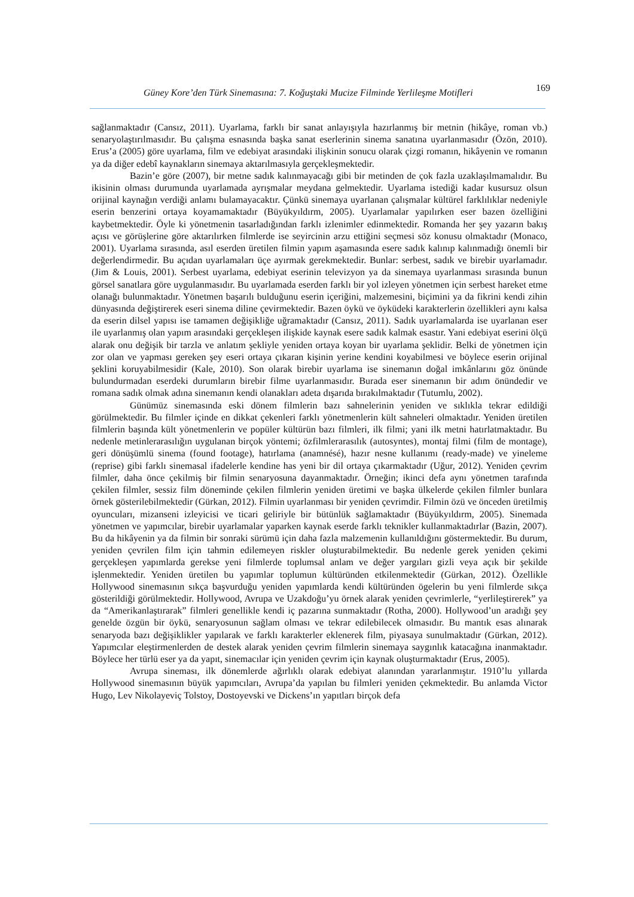Güney Kore’den Türk Sinemasına: 7. Koğuştaki Mucize Filminde Yerlileşme Motifleri 169
sağlanmaktadır (Cansız, 2011). Uyarlama, farklı bir sanat anlayışıyla hazırlanmış bir metnin (hikâye, roman vb.) senaryolaştırılmasıdır. Bu çalışma esnasında başka sanat eserlerinin sinema sanatına uyarlanmasıdır (Özön, 2010). Erus’a (2005) göre uyarlama, film ve edebiyat arasındaki ilişkinin sonucu olarak çizgi romanın, hikâyenin ve romanın ya da diğer edebî kaynakların sinemaya aktarılmasıyla gerçekleşmektedir.
Bazin’e göre (2007), bir metne sadık kalınmayacağı gibi bir metinden de çok fazla uzaklaşılmamalıdır. Bu ikisinin olması durumunda uyarlamada ayrışmalar meydana gelmektedir. Uyarlama istediği kadar kusursuz olsun orijinal kaynağın verdiği anlamı bulamayacaktır. Çünkü sinemaya uyarlanan çalışmalar kültürel farklılıklar nedeniyle eserin benzerini ortaya koyamamaktadır (Büyükyıldırm, 2005). Uyarlamalar yapılırken eser bazen özelliğini kaybetmektedir. Öyle ki yönetmenin tasarladığından farklı izlenimler edinmektedir. Romanda her şey yazarın bakış açısı ve görüşlerine göre aktarılırken filmlerde ise seyircinin arzu ettiğini seçmesi söz konusu olmaktadır (Monaco, 2001). Uyarlama sırasında, asıl eserden üretilen filmin yapım aşamasında esere sadık kalınıp kalınmadığı önemli bir değerlendirmedir. Bu açıdan uyarlamaları üçe ayırmak gerekmektedir. Bunlar: serbest, sadık ve birebir uyarlamadır. (Jim & Louis, 2001). Serbest uyarlama, edebiyat eserinin televizyon ya da sinemaya uyarlanması sırasında bunun görsel sanatlara göre uygulanmasıdır. Bu uyarlamada eserden farklı bir yol izleyen yönetmen için serbest hareket etme olanağı bulunmaktadır. Yönetmen başarılı bulduğunu eserin içeriğini, malzemesini, biçimini ya da fikrini kendi zihin dünyasında değiştirerek eseri sinema diline çevirmektedir. Bazen öykü ve öyküdeki karakterlerin özellikleri aynı kalsa da eserin dilsel yapısı ise tamamen değişikliğe uğramaktadır (Cansız, 2011). Sadık uyarlamalarda ise uyarlanan eser ile uyarlanmış olan yapım arasındaki gerçekleşen ilişkide kaynak esere sadık kalmak esastır. Yani edebiyat eserini ölçü alarak onu değişik bir tarzla ve anlatım şekliyle yeniden ortaya koyan bir uyarlama şeklidir. Belki de yönetmen için zor olan ve yapması gereken şey eseri ortaya çıkaran kişinin yerine kendini koyabilmesi ve böylece eserin orijinal şeklini koruyabilmesidir (Kale, 2010). Son olarak birebir uyarlama ise sinemanın doğal imkânlarını göz önünde bulundurmadan eserdeki durumların birebir filme uyarlanmasıdır. Burada eser sinemanın bir adım önündedir ve romana sadık olmak adına sinemanın kendi olanakları adeta dışarıda bırakılmaktadır (Tutumlu, 2002).
Günümüz sinemasında eski dönem filmlerin bazı sahnelerinin yeniden ve sıklıkla tekrar edildiği görülmektedir. Bu filmler içinde en dikkat çekenleri farklı yönetmenlerin kült sahneleri olmaktadır. Yeniden üretilen filmlerin başında kült yönetmenlerin ve popüler kültürün bazı filmleri, ilk filmi; yani ilk metni hatırlatmaktadır. Bu nedenle metinlerarasılığın uygulanan birçok yöntemi; özfilmlerarasılık (autosyntes), montaj filmi (film de montage), geri dönüşümlü sinema (found footage), hatırlama (anamnésé), hazır nesne kullanımı (ready-made) ve yineleme (reprise) gibi farklı sinemasal ifadelerle kendine has yeni bir dil ortaya çıkarmaktadır (Uğur, 2012). Yeniden çevrim filmler, daha önce çekilmiş bir filmin senaryosuna dayanmaktadır. Örneğin; ikinci defa aynı yönetmen tarafında çekilen filmler, sessiz film döneminde çekilen filmlerin yeniden üretimi ve başka ülkelerde çekilen filmler bunlara örnek gösterilebilmektedir (Gürkan, 2012). Filmin uyarlanması bir yeniden çevrimdir. Filmin özü ve önceden üretilmiş oyuncuları, mizanseni izleyicisi ve ticari geliriyle bir bütünlük sağlamaktadır (Büyükyıldırm, 2005). Sinemada yönetmen ve yapımcılar, birebir uyarlamalar yaparken kaynak eserde farklı teknikler kullanmaktadırlar (Bazin, 2007). Bu da hikâyenin ya da filmin bir sonraki sürümü için daha fazla malzemenin kullanıldığını göstermektedir. Bu durum, yeniden çevrilen film için tahmin edilemeyen riskler oluşturabilmektedir. Bu nedenle gerek yeniden çekimi gerçekleşen yapımlarda gerekse yeni filmlerde toplumsal anlam ve değer yargıları gizli veya açık bir şekilde işlenmektedir. Yeniden üretilen bu yapımlar toplumun kültüründen etkilenmektedir (Gürkan, 2012). Özellikle Hollywood sinemasının sıkça başvurduğu yeniden yapımlarda kendi kültüründen ögelerin bu yeni filmlerde sıkça gösterildiği görülmektedir. Hollywood, Avrupa ve Uzakdoğu’yu örnek alarak yeniden çevrimlerle, “yerlileştirerek” ya da “Amerikanlaştırarak” filmleri genellikle kendi iç pazarına sunmaktadır (Rotha, 2000). Hollywood’un aradığı şey genelde özgün bir öykü, senaryosunun sağlam olması ve tekrar edilebilecek olmasıdır. Bu mantık esas alınarak senaryoda bazı değişiklikler yapılarak ve farklı karakterler eklenerek film, piyasaya sunulmaktadır (Gürkan, 2012). Yapımcılar eleştirmenlerden de destek alarak yeniden çevrim filmlerin sinemaya saygınlık katacağına inanmaktadır. Böylece her türlü eser ya da yapıt, sinemacılar için yeniden çevrim için kaynak oluşturmaktadır (Erus, 2005).
Avrupa sineması, ilk dönemlerde ağırlıklı olarak edebiyat alanından yararlanmıştır. 1910’lu yıllarda Hollywood sinemasının büyük yapımcıları, Avrupa’da yapılan bu filmleri yeniden çekmektedir. Bu anlamda Victor Hugo, Lev Nikolayeviç Tolstoy, Dostoyevski ve Dickens’ın yapıtları birçok defa